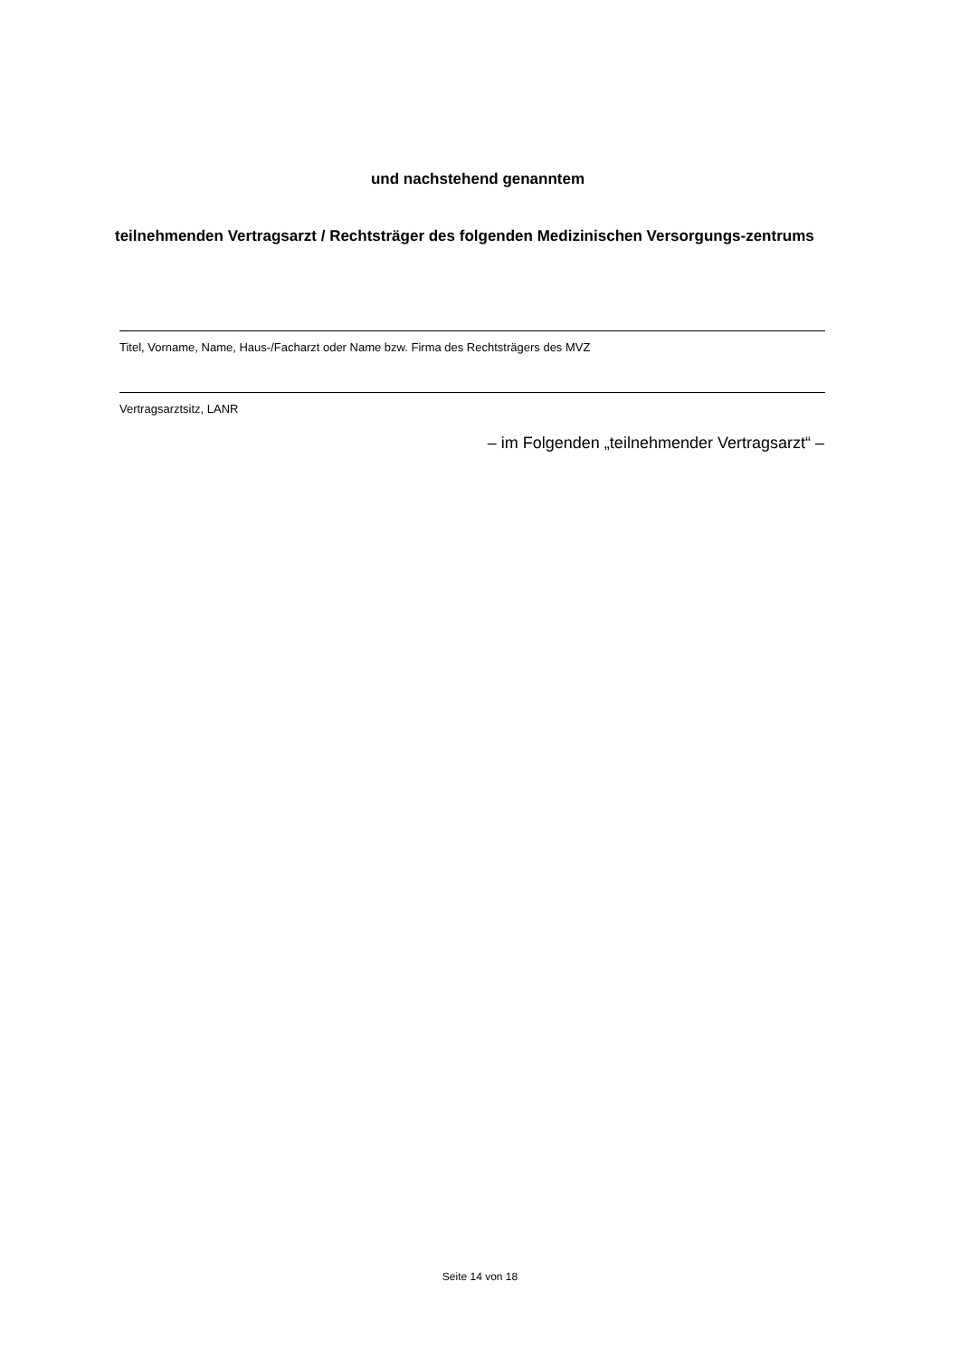und nachstehend genanntem
teilnehmenden Vertragsarzt / Rechtsträger des folgenden Medizinischen Versorgungs-zentrums
Titel, Vorname, Name, Haus-/Facharzt oder Name bzw. Firma des Rechtsträgers des MVZ
Vertragsarztsitz, LANR
– im Folgenden „teilnehmender Vertragsarzt“ –
Seite 14 von 18